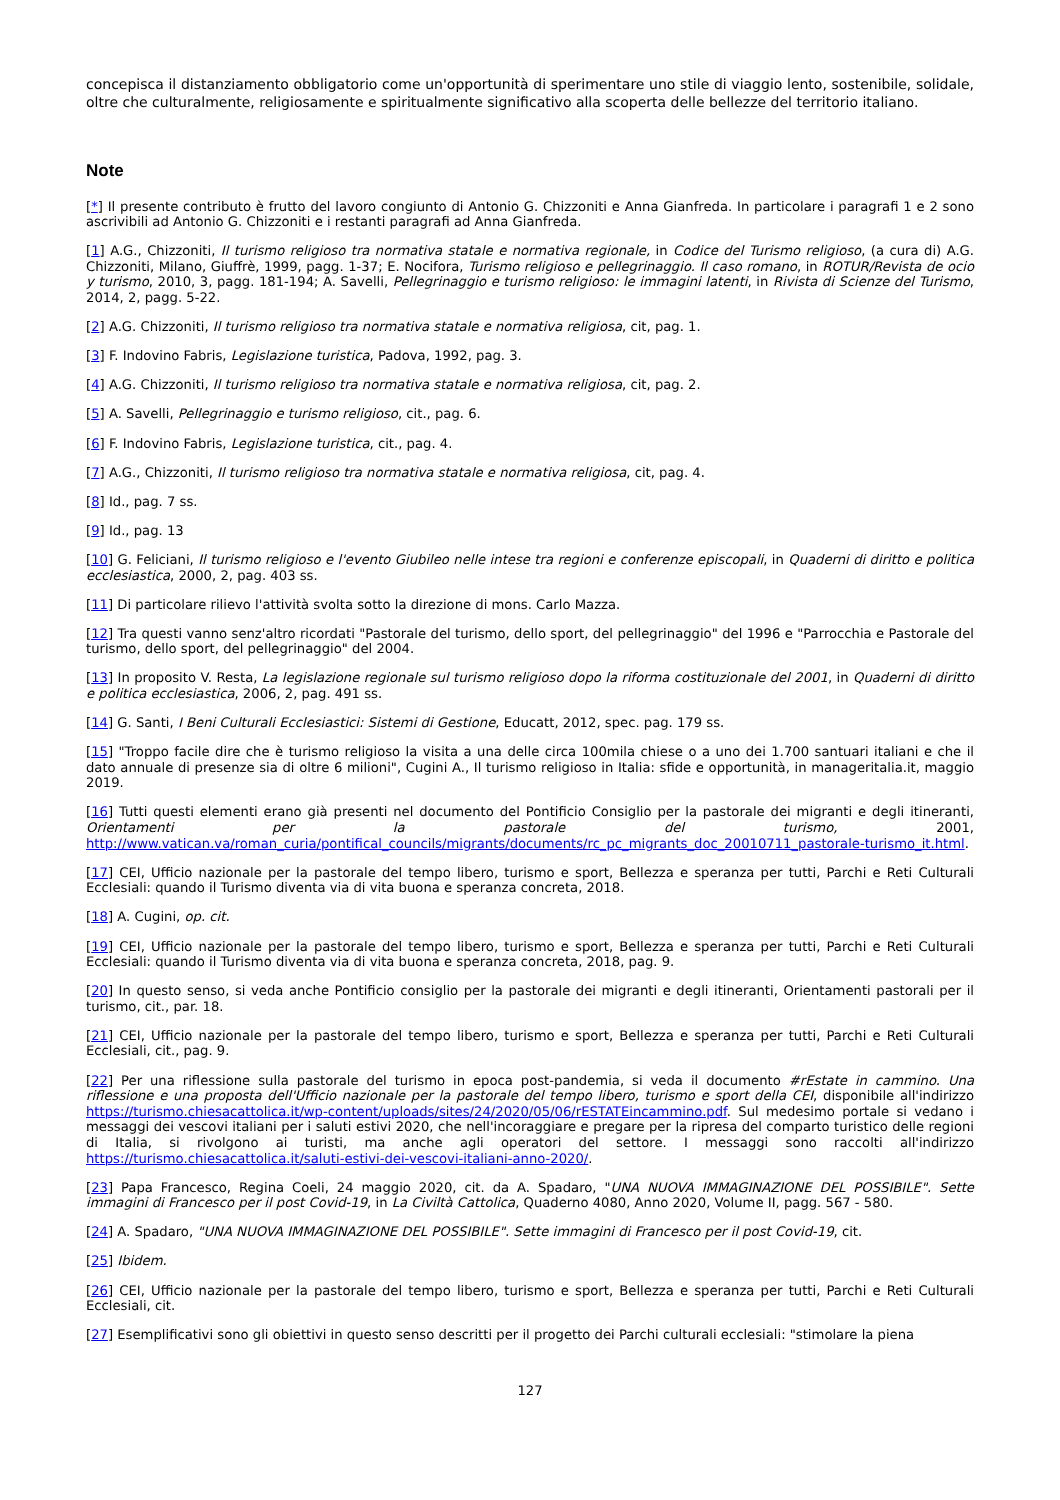concepisca il distanziamento obbligatorio come un'opportunità di sperimentare uno stile di viaggio lento, sostenibile, solidale, oltre che culturalmente, religiosamente e spiritualmente significativo alla scoperta delle bellezze del territorio italiano.
Note
[*] Il presente contributo è frutto del lavoro congiunto di Antonio G. Chizzoniti e Anna Gianfreda. In particolare i paragrafi 1 e 2 sono ascrivibili ad Antonio G. Chizzoniti e i restanti paragrafi ad Anna Gianfreda.
[1] A.G., Chizzoniti, Il turismo religioso tra normativa statale e normativa regionale, in Codice del Turismo religioso, (a cura di) A.G. Chizzoniti, Milano, Giuffrè, 1999, pagg. 1-37; E. Nocifora, Turismo religioso e pellegrinaggio. Il caso romano, in ROTUR/Revista de ocio y turismo, 2010, 3, pagg. 181-194; A. Savelli, Pellegrinaggio e turismo religioso: le immagini latenti, in Rivista di Scienze del Turismo, 2014, 2, pagg. 5-22.
[2] A.G. Chizzoniti, Il turismo religioso tra normativa statale e normativa religiosa, cit, pag. 1.
[3] F. Indovino Fabris, Legislazione turistica, Padova, 1992, pag. 3.
[4] A.G. Chizzoniti, Il turismo religioso tra normativa statale e normativa religiosa, cit, pag. 2.
[5] A. Savelli, Pellegrinaggio e turismo religioso, cit., pag. 6.
[6] F. Indovino Fabris, Legislazione turistica, cit., pag. 4.
[7] A.G., Chizzoniti, Il turismo religioso tra normativa statale e normativa religiosa, cit, pag. 4.
[8] Id., pag. 7 ss.
[9] Id., pag. 13
[10] G. Feliciani, Il turismo religioso e l'evento Giubileo nelle intese tra regioni e conferenze episcopali, in Quaderni di diritto e politica ecclesiastica, 2000, 2, pag. 403 ss.
[11] Di particolare rilievo l'attività svolta sotto la direzione di mons. Carlo Mazza.
[12] Tra questi vanno senz'altro ricordati "Pastorale del turismo, dello sport, del pellegrinaggio" del 1996 e "Parrocchia e Pastorale del turismo, dello sport, del pellegrinaggio" del 2004.
[13] In proposito V. Resta, La legislazione regionale sul turismo religioso dopo la riforma costituzionale del 2001, in Quaderni di diritto e politica ecclesiastica, 2006, 2, pag. 491 ss.
[14] G. Santi, I Beni Culturali Ecclesiastici: Sistemi di Gestione, Educatt, 2012, spec. pag. 179 ss.
[15] "Troppo facile dire che è turismo religioso la visita a una delle circa 100mila chiese o a uno dei 1.700 santuari italiani e che il dato annuale di presenze sia di oltre 6 milioni", Cugini A., Il turismo religioso in Italia: sfide e opportunità, in manageritalia.it, maggio 2019.
[16] Tutti questi elementi erano già presenti nel documento del Pontificio Consiglio per la pastorale dei migranti e degli itineranti, Orientamenti per la pastorale del turismo, 2001, http://www.vatican.va/roman_curia/pontifical_councils/migrants/documents/rc_pc_migrants_doc_20010711_pastorale-turismo_it.html.
[17] CEI, Ufficio nazionale per la pastorale del tempo libero, turismo e sport, Bellezza e speranza per tutti, Parchi e Reti Culturali Ecclesiali: quando il Turismo diventa via di vita buona e speranza concreta, 2018.
[18] A. Cugini, op. cit.
[19] CEI, Ufficio nazionale per la pastorale del tempo libero, turismo e sport, Bellezza e speranza per tutti, Parchi e Reti Culturali Ecclesiali: quando il Turismo diventa via di vita buona e speranza concreta, 2018, pag. 9.
[20] In questo senso, si veda anche Pontificio consiglio per la pastorale dei migranti e degli itineranti, Orientamenti pastorali per il turismo, cit., par. 18.
[21] CEI, Ufficio nazionale per la pastorale del tempo libero, turismo e sport, Bellezza e speranza per tutti, Parchi e Reti Culturali Ecclesiali, cit., pag. 9.
[22] Per una riflessione sulla pastorale del turismo in epoca post-pandemia, si veda il documento #rEstate in cammino. Una riflessione e una proposta dell'Ufficio nazionale per la pastorale del tempo libero, turismo e sport della CEI, disponibile all'indirizzo https://turismo.chiesacattolica.it/wp-content/uploads/sites/24/2020/05/06/rESTATEincammino.pdf. Sul medesimo portale si vedano i messaggi dei vescovi italiani per i saluti estivi 2020, che nell'incoraggiare e pregare per la ripresa del comparto turistico delle regioni di Italia, si rivolgono ai turisti, ma anche agli operatori del settore. I messaggi sono raccolti all'indirizzo https://turismo.chiesacattolica.it/saluti-estivi-dei-vescovi-italiani-anno-2020/.
[23] Papa Francesco, Regina Coeli, 24 maggio 2020, cit. da A. Spadaro, "UNA NUOVA IMMAGINAZIONE DEL POSSIBILE". Sette immagini di Francesco per il post Covid-19, in La Civiltà Cattolica, Quaderno 4080, Anno 2020, Volume II, pagg. 567 - 580.
[24] A. Spadaro, "UNA NUOVA IMMAGINAZIONE DEL POSSIBILE". Sette immagini di Francesco per il post Covid-19, cit.
[25] Ibidem.
[26] CEI, Ufficio nazionale per la pastorale del tempo libero, turismo e sport, Bellezza e speranza per tutti, Parchi e Reti Culturali Ecclesiali, cit.
[27] Esemplificativi sono gli obiettivi in questo senso descritti per il progetto dei Parchi culturali ecclesiali: "stimolare la piena
127